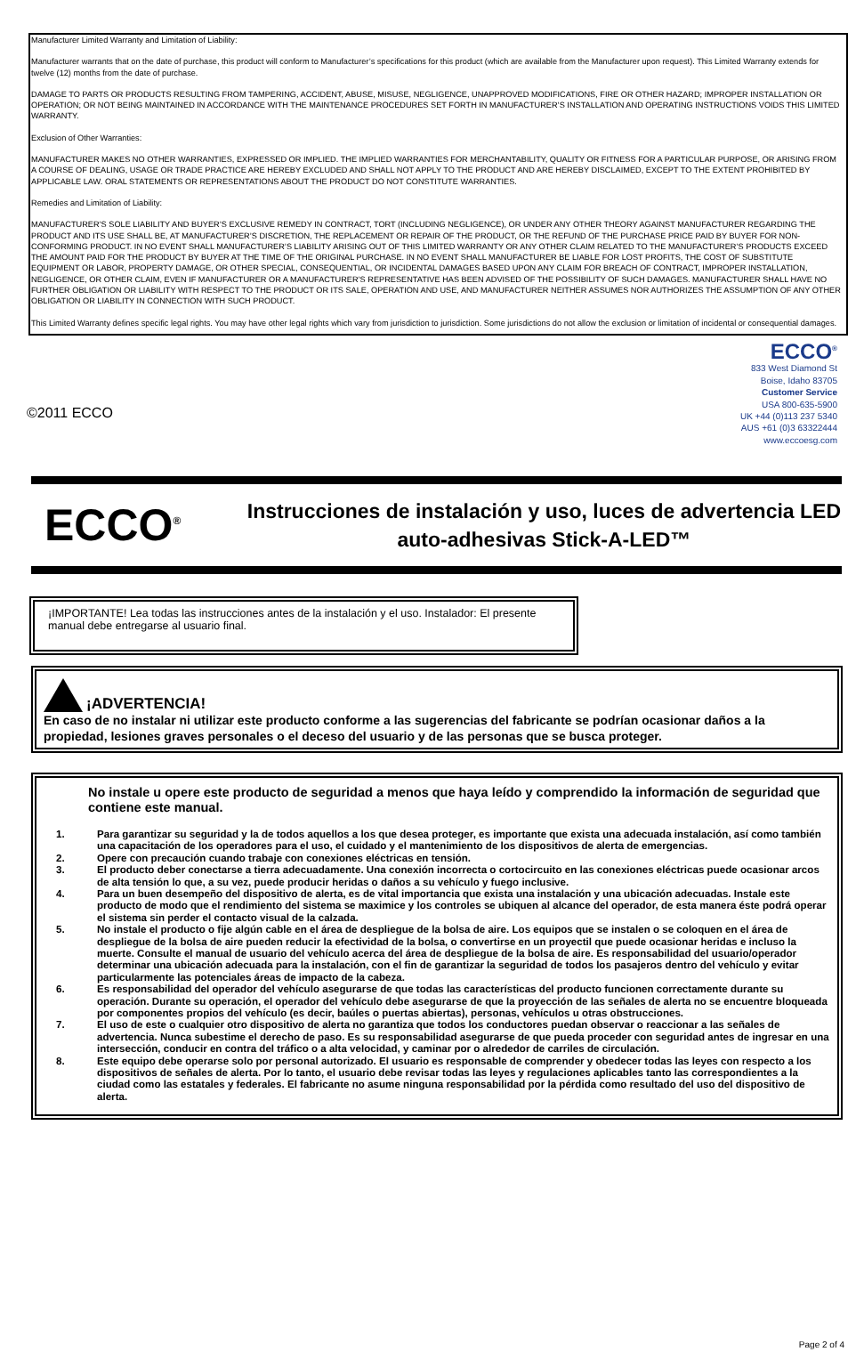Manufacturer Limited Warranty and Limitation of Liability:
Manufacturer warrants that on the date of purchase, this product will conform to Manufacturer’s specifications for this product (which are available from the Manufacturer upon request). This Limited Warranty extends for twelve (12) months from the date of purchase.
DAMAGE TO PARTS OR PRODUCTS RESULTING FROM TAMPERING, ACCIDENT, ABUSE, MISUSE, NEGLIGENCE, UNAPPROVED MODIFICATIONS, FIRE OR OTHER HAZARD; IMPROPER INSTALLATION OR OPERATION; OR NOT BEING MAINTAINED IN ACCORDANCE WITH THE MAINTENANCE PROCEDURES SET FORTH IN MANUFACTURER’S INSTALLATION AND OPERATING INSTRUCTIONS VOIDS THIS LIMITED WARRANTY.
Exclusion of Other Warranties:
MANUFACTURER MAKES NO OTHER WARRANTIES, EXPRESSED OR IMPLIED. THE IMPLIED WARRANTIES FOR MERCHANTABILITY, QUALITY OR FITNESS FOR A PARTICULAR PURPOSE, OR ARISING FROM A COURSE OF DEALING, USAGE OR TRADE PRACTICE ARE HEREBY EXCLUDED AND SHALL NOT APPLY TO THE PRODUCT AND ARE HEREBY DISCLAIMED, EXCEPT TO THE EXTENT PROHIBITED BY APPLICABLE LAW. ORAL STATEMENTS OR REPRESENTATIONS ABOUT THE PRODUCT DO NOT CONSTITUTE WARRANTIES.
Remedies and Limitation of Liability:
MANUFACTURER’S SOLE LIABILITY AND BUYER’S EXCLUSIVE REMEDY IN CONTRACT, TORT (INCLUDING NEGLIGENCE), OR UNDER ANY OTHER THEORY AGAINST MANUFACTURER REGARDING THE PRODUCT AND ITS USE SHALL BE, AT MANUFACTURER’S DISCRETION, THE REPLACEMENT OR REPAIR OF THE PRODUCT, OR THE REFUND OF THE PURCHASE PRICE PAID BY BUYER FOR NON-CONFORMING PRODUCT. IN NO EVENT SHALL MANUFACTURER’S LIABILITY ARISING OUT OF THIS LIMITED WARRANTY OR ANY OTHER CLAIM RELATED TO THE MANUFACTURER’S PRODUCTS EXCEED THE AMOUNT PAID FOR THE PRODUCT BY BUYER AT THE TIME OF THE ORIGINAL PURCHASE. IN NO EVENT SHALL MANUFACTURER BE LIABLE FOR LOST PROFITS, THE COST OF SUBSTITUTE EQUIPMENT OR LABOR, PROPERTY DAMAGE, OR OTHER SPECIAL, CONSEQUENTIAL, OR INCIDENTAL DAMAGES BASED UPON ANY CLAIM FOR BREACH OF CONTRACT, IMPROPER INSTALLATION, NEGLIGENCE, OR OTHER CLAIM, EVEN IF MANUFACTURER OR A MANUFACTURER’S REPRESENTATIVE HAS BEEN ADVISED OF THE POSSIBILITY OF SUCH DAMAGES. MANUFACTURER SHALL HAVE NO FURTHER OBLIGATION OR LIABILITY WITH RESPECT TO THE PRODUCT OR ITS SALE, OPERATION AND USE, AND MANUFACTURER NEITHER ASSUMES NOR AUTHORIZES THE ASSUMPTION OF ANY OTHER OBLIGATION OR LIABILITY IN CONNECTION WITH SUCH PRODUCT.
This Limited Warranty defines specific legal rights. You may have other legal rights which vary from jurisdiction to jurisdiction. Some jurisdictions do not allow the exclusion or limitation of incidental or consequential damages.
©2011 ECCO
ECCO<sup>®</sup>
833 West Diamond St
Boise, Idaho 83705
Customer Service
USA 800-635-5900
UK +44 (0)113 237 5340
AUS +61 (0)3 63322444
www.eccoesg.com
ECCO<sup>®</sup>
Instrucciones de instalación y uso, luces de advertencia LED auto-adhesivas Stick-A-LED™
¡IMPORTANTE! Lea todas las instrucciones antes de la instalación y el uso. Instalador: El presente manual debe entregarse al usuario final.
¡ADVERTENCIA!
En caso de no instalar ni utilizar este producto conforme a las sugerencias del fabricante se podrían ocasionar daños a la propiedad, lesiones graves personales o el deceso del usuario y de las personas que se busca proteger.
No instale u opere este producto de seguridad a menos que haya leído y comprendido la información de seguridad que contiene este manual.
1. Para garantizar su seguridad y la de todos aquellos a los que desea proteger, es importante que exista una adecuada instalación, así como también una capacitación de los operadores para el uso, el cuidado y el mantenimiento de los dispositivos de alerta de emergencias.
2. Opere con precaución cuando trabaje con conexiones eléctricas en tensión.
3. El producto deber conectarse a tierra adecuadamente. Una conexión incorrecta o cortocircuito en las conexiones eléctricas puede ocasionar arcos de alta tensión lo que, a su vez, puede producir heridas o daños a su vehículo y fuego inclusive.
4. Para un buen desempeño del dispositivo de alerta, es de vital importancia que exista una instalación y una ubicación adecuadas. Instale este producto de modo que el rendimiento del sistema se maximice y los controles se ubiquen al alcance del operador, de esta manera éste podrá operar el sistema sin perder el contacto visual de la calzada.
5. No instale el producto o fije algún cable en el área de despliegue de la bolsa de aire. Los equipos que se instalen o se coloquen en el área de despliegue de la bolsa de aire pueden reducir la efectividad de la bolsa, o convertirse en un proyectil que puede ocasionar heridas e incluso la muerte. Consulte el manual de usuario del vehículo acerca del área de despliegue de la bolsa de aire. Es responsabilidad del usuario/operador determinar una ubicación adecuada para la instalación, con el fin de garantizar la seguridad de todos los pasajeros dentro del vehículo y evitar particularmente las potenciales áreas de impacto de la cabeza.
6. Es responsabilidad del operador del vehículo asegurarse de que todas las características del producto funcionen correctamente durante su operación. Durante su operación, el operador del vehículo debe asegurarse de que la proyección de las señales de alerta no se encuentre bloqueada por componentes propios del vehículo (es decir, baúles o puertas abiertas), personas, vehículos u otras obstrucciones.
7. El uso de este o cualquier otro dispositivo de alerta no garantiza que todos los conductores puedan observar o reaccionar a las señales de advertencia. Nunca subestime el derecho de paso. Es su responsabilidad asegurarse de que pueda proceder con seguridad antes de ingresar en una intersección, conducir en contra del tráfico o a alta velocidad, y caminar por o alrededor de carriles de circulación.
8. Este equipo debe operarse solo por personal autorizado. El usuario es responsable de comprender y obedecer todas las leyes con respecto a los dispositivos de señales de alerta. Por lo tanto, el usuario debe revisar todas las leyes y regulaciones aplicables tanto las correspondientes a la ciudad como las estatales y federales. El fabricante no asume ninguna responsabilidad por la pérdida como resultado del uso del dispositivo de alerta.
Page 2 of 4